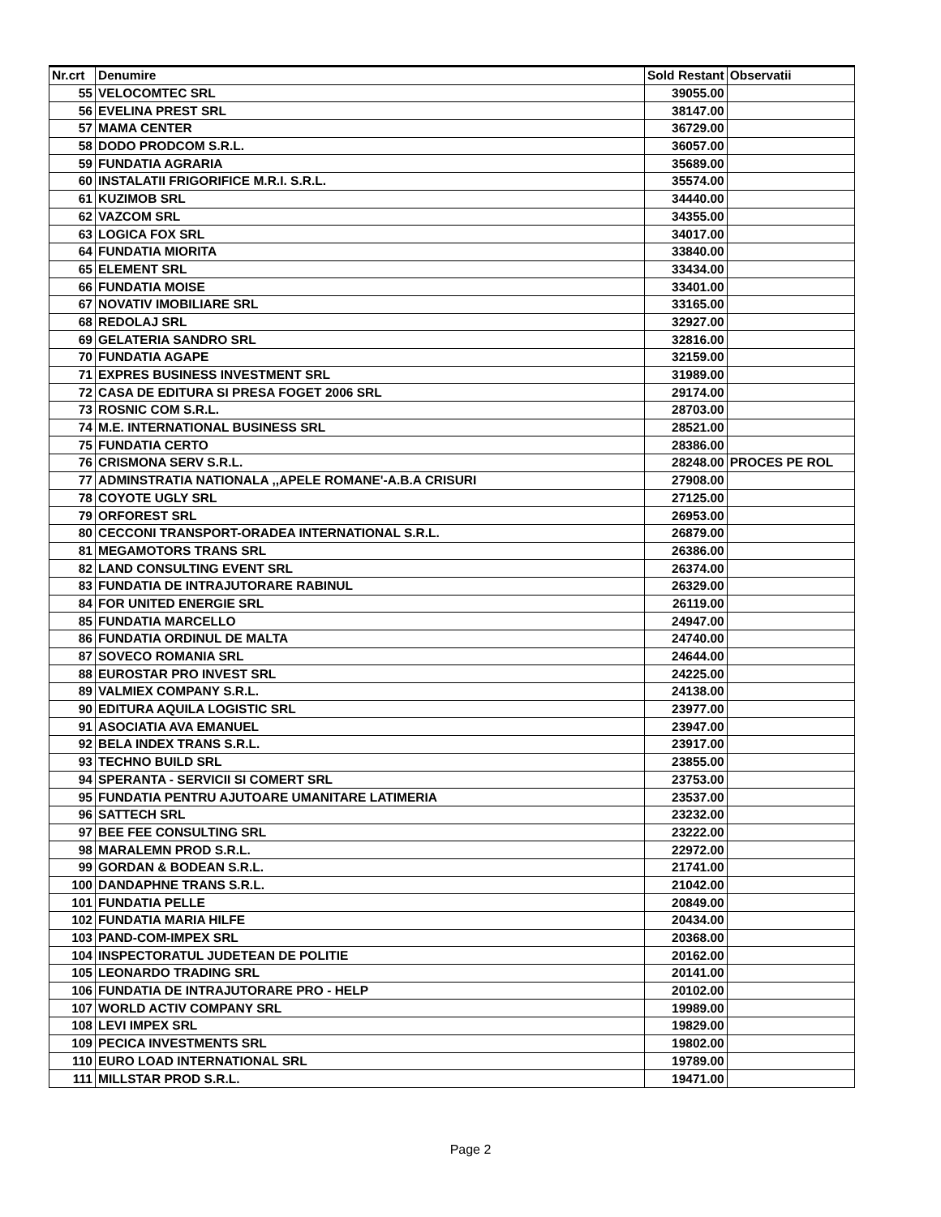| Nr.crt | Denumire | Sold Restant | Observatii |
| --- | --- | --- | --- |
| 55 | VELOCOMTEC SRL | 39055.00 | |
| 56 | EVELINA PREST SRL | 38147.00 | |
| 57 | MAMA CENTER | 36729.00 | |
| 58 | DODO PRODCOM S.R.L. | 36057.00 | |
| 59 | FUNDATIA AGRARIA | 35689.00 | |
| 60 | INSTALATII FRIGORIFICE M.R.I. S.R.L. | 35574.00 | |
| 61 | KUZIMOB SRL | 34440.00 | |
| 62 | VAZCOM SRL | 34355.00 | |
| 63 | LOGICA FOX SRL | 34017.00 | |
| 64 | FUNDATIA MIORITA | 33840.00 | |
| 65 | ELEMENT SRL | 33434.00 | |
| 66 | FUNDATIA MOISE | 33401.00 | |
| 67 | NOVATIV IMOBILIARE SRL | 33165.00 | |
| 68 | REDOLAJ SRL | 32927.00 | |
| 69 | GELATERIA SANDRO SRL | 32816.00 | |
| 70 | FUNDATIA AGAPE | 32159.00 | |
| 71 | EXPRES BUSINESS INVESTMENT SRL | 31989.00 | |
| 72 | CASA DE EDITURA SI PRESA FOGET 2006 SRL | 29174.00 | |
| 73 | ROSNIC COM S.R.L. | 28703.00 | |
| 74 | M.E. INTERNATIONAL BUSINESS SRL | 28521.00 | |
| 75 | FUNDATIA CERTO | 28386.00 | |
| 76 | CRISMONA SERV S.R.L. | 28248.00 | PROCES PE ROL |
| 77 | ADMINSTRATIA NATIONALA ,,APELE ROMANE'-A.B.A CRISURI | 27908.00 | |
| 78 | COYOTE UGLY SRL | 27125.00 | |
| 79 | ORFOREST SRL | 26953.00 | |
| 80 | CECCONI TRANSPORT-ORADEA INTERNATIONAL S.R.L. | 26879.00 | |
| 81 | MEGAMOTORS TRANS SRL | 26386.00 | |
| 82 | LAND CONSULTING EVENT SRL | 26374.00 | |
| 83 | FUNDATIA DE INTRAJUTORARE RABINUL | 26329.00 | |
| 84 | FOR UNITED ENERGIE SRL | 26119.00 | |
| 85 | FUNDATIA MARCELLO | 24947.00 | |
| 86 | FUNDATIA ORDINUL DE MALTA | 24740.00 | |
| 87 | SOVECO ROMANIA SRL | 24644.00 | |
| 88 | EUROSTAR PRO INVEST SRL | 24225.00 | |
| 89 | VALMIEX COMPANY S.R.L. | 24138.00 | |
| 90 | EDITURA AQUILA LOGISTIC SRL | 23977.00 | |
| 91 | ASOCIATIA AVA EMANUEL | 23947.00 | |
| 92 | BELA INDEX TRANS S.R.L. | 23917.00 | |
| 93 | TECHNO BUILD SRL | 23855.00 | |
| 94 | SPERANTA - SERVICII SI COMERT SRL | 23753.00 | |
| 95 | FUNDATIA PENTRU AJUTOARE UMANITARE LATIMERIA | 23537.00 | |
| 96 | SATTECH SRL | 23232.00 | |
| 97 | BEE FEE CONSULTING SRL | 23222.00 | |
| 98 | MARALEMN PROD S.R.L. | 22972.00 | |
| 99 | GORDAN & BODEAN S.R.L. | 21741.00 | |
| 100 | DANDAPHNE TRANS S.R.L. | 21042.00 | |
| 101 | FUNDATIA PELLE | 20849.00 | |
| 102 | FUNDATIA MARIA HILFE | 20434.00 | |
| 103 | PAND-COM-IMPEX SRL | 20368.00 | |
| 104 | INSPECTORATUL JUDETEAN DE POLITIE | 20162.00 | |
| 105 | LEONARDO TRADING SRL | 20141.00 | |
| 106 | FUNDATIA DE INTRAJUTORARE PRO - HELP | 20102.00 | |
| 107 | WORLD ACTIV COMPANY SRL | 19989.00 | |
| 108 | LEVI IMPEX SRL | 19829.00 | |
| 109 | PECICA INVESTMENTS SRL | 19802.00 | |
| 110 | EURO LOAD INTERNATIONAL SRL | 19789.00 | |
| 111 | MILLSTAR PROD S.R.L. | 19471.00 | |
Page 2